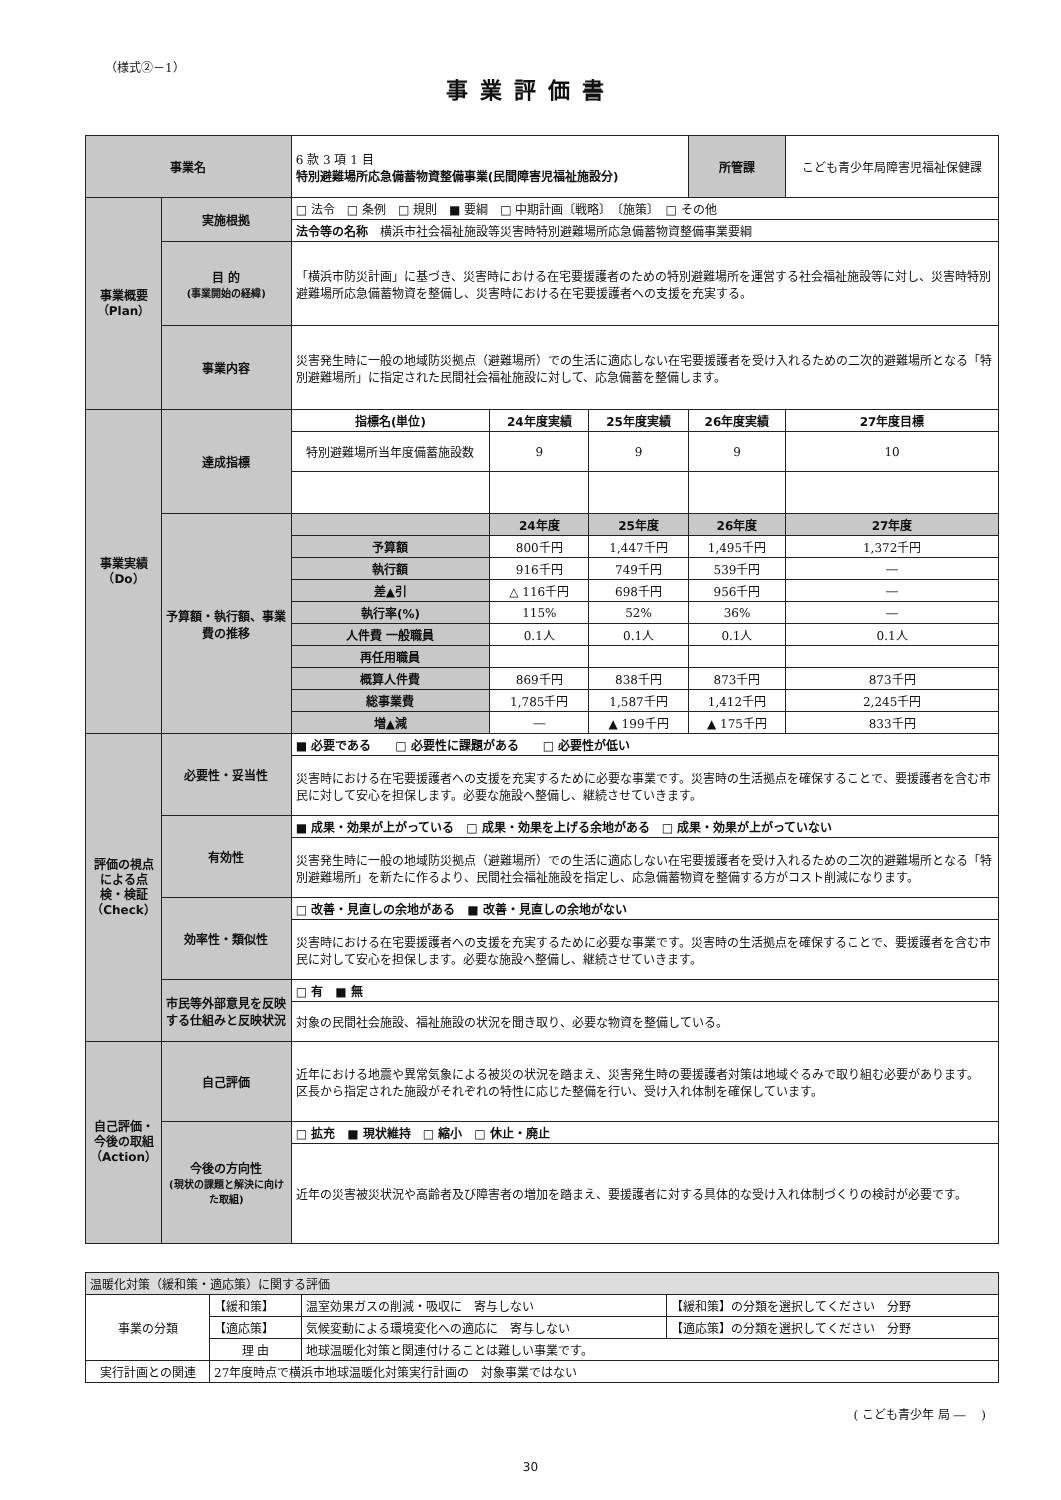（様式②－1）
事業評価書
| 事業名 | | 6 款 3 項 1 目 特別避難場所応急備蓄物資整備事業(民間障害児福祉施設分) | | | 所管課 | こども青少年局障害児福祉保健課 |
| 事業概要（Plan） | 実施根拠 | □ 法令 □ 条例 □ 規則 ■ 要綱 □ 中期計画〔戦略〕 〔施策〕 □ その他 | | | | |
| | | 法令等の名称 横浜市社会福祉施設等災害時特別避難場所応急備蓄物資整備事業要綱 | | | | |
| | 目 的 (事業開始の経緯) | 「横浜市防災計画」に基づき、災害時における在宅要援護者のための特別避難場所を運営する社会福祉施設等に対し、災害時特別避難場所応急備蓄物資を整備し、災害時における在宅要援護者への支援を充実する。 | | | | |
| | 事業内容 | 災害発生時に一般の地域防災拠点（避難場所）での生活に適応しない在宅要援護者を受け入れるための二次的避難場所となる「特別避難場所」に指定された民間社会福祉施設に対して、応急備蓄を整備します。 | | | | |
| 事業実績（Do） | 達成指標 | 指標名(単位) | 24年度実績 | 25年度実績 | 26年度実績 | 27年度目標 |
| | | 特別避難場所当年度備蓄施設数 | 9 | 9 | 9 | 10 |
| | 予算額・執行額、事業費の推移 | | 24年度 | 25年度 | 26年度 | 27年度 |
| | | 予算額 | 800千円 | 1,447千円 | 1,495千円 | 1,372千円 |
| | | 執行額 | 916千円 | 749千円 | 539千円 | ― |
| | | 差▲引 | △ 116千円 | 698千円 | 956千円 | ― |
| | | 執行率(%) | 115% | 52% | 36% | ― |
| | | 人件費 一般職員 | 0.1人 | 0.1人 | 0.1人 | 0.1人 |
| | | 再任用職員 | | | | |
| | | 概算人件費 | 869千円 | 838千円 | 873千円 | 873千円 |
| | | 総事業費 | 1,785千円 | 1,587千円 | 1,412千円 | 2,245千円 |
| | | 増▲減 | ― | ▲ 199千円 | ▲ 175千円 | 833千円 |
| 評価の視点による点検・検証（Check） | 必要性・妥当性 | ■ 必要である □ 必要性に課題がある □ 必要性が低い | | | | |
| | | 災害時における在宅要援護者への支援を充実するために必要な事業です。災害時の生活拠点を確保することで、要援護者を含む市民に対して安心を担保します。必要な施設へ整備し、継続させていきます。 | | | | |
| | 有効性 | ■ 成果・効果が上がっている □ 成果・効果を上げる余地がある □ 成果・効果が上がっていない | | | | |
| | | 災害発生時に一般の地域防災拠点（避難場所）での生活に適応しない在宅要援護者を受け入れるための二次的避難場所となる「特別避難場所」を新たに作るより、民間社会福祉施設を指定し、応急備蓄物資を整備する方がコスト削減になります。 | | | | |
| | 効率性・類似性 | □ 改善・見直しの余地がある ■ 改善・見直しの余地がない | | | | |
| | | 災害時における在宅要援護者への支援を充実するために必要な事業です。災害時の生活拠点を確保することで、要援護者を含む市民に対して安心を担保します。必要な施設へ整備し、継続させていきます。 | | | | |
| | 市民等外部意見を反映する仕組みと反映状況 | □ 有 ■ 無 | | | | |
| | | 対象の民間社会施設、福祉施設の状況を聞き取り、必要な物資を整備している。 | | | | |
| 自己評価・今後の取組（Action） | 自己評価 | 近年における地震や異常気象による被災の状況を踏まえ、災害発生時の要援護者対策は地域ぐるみで取り組む必要があります。 区長から指定された施設がそれぞれの特性に応じた整備を行い、受け入れ体制を確保しています。 | | | | |
| | 今後の方向性 (現状の課題と解決に向けた取組) | □ 拡充 ■ 現状維持 □ 縮小 □ 休止・廃止 | | | | |
| | | 近年の災害被災状況や高齢者及び障害者の増加を踏まえ、要援護者に対する具体的な受け入れ体制づくりの検討が必要です。 | | | | |
| 温暖化対策（緩和策・適応策）に関する評価 | | | |
| 事業の分類 | 【緩和策】 | 温室効果ガスの削減・吸収に 寄与しない | 【緩和策】の分類を選択してください 分野 |
| | 【適応策】 | 気候変動による環境変化への適応に 寄与しない | 【適応策】の分類を選択してください 分野 |
| | 理 由 | 地球温暖化対策と関連付けることは難しい事業です。 | |
| 実行計画との関連 | 27年度時点で横浜市地球温暖化対策実行計画の 対象事業ではない | | |
( こども青少年 局 ―　 )
30